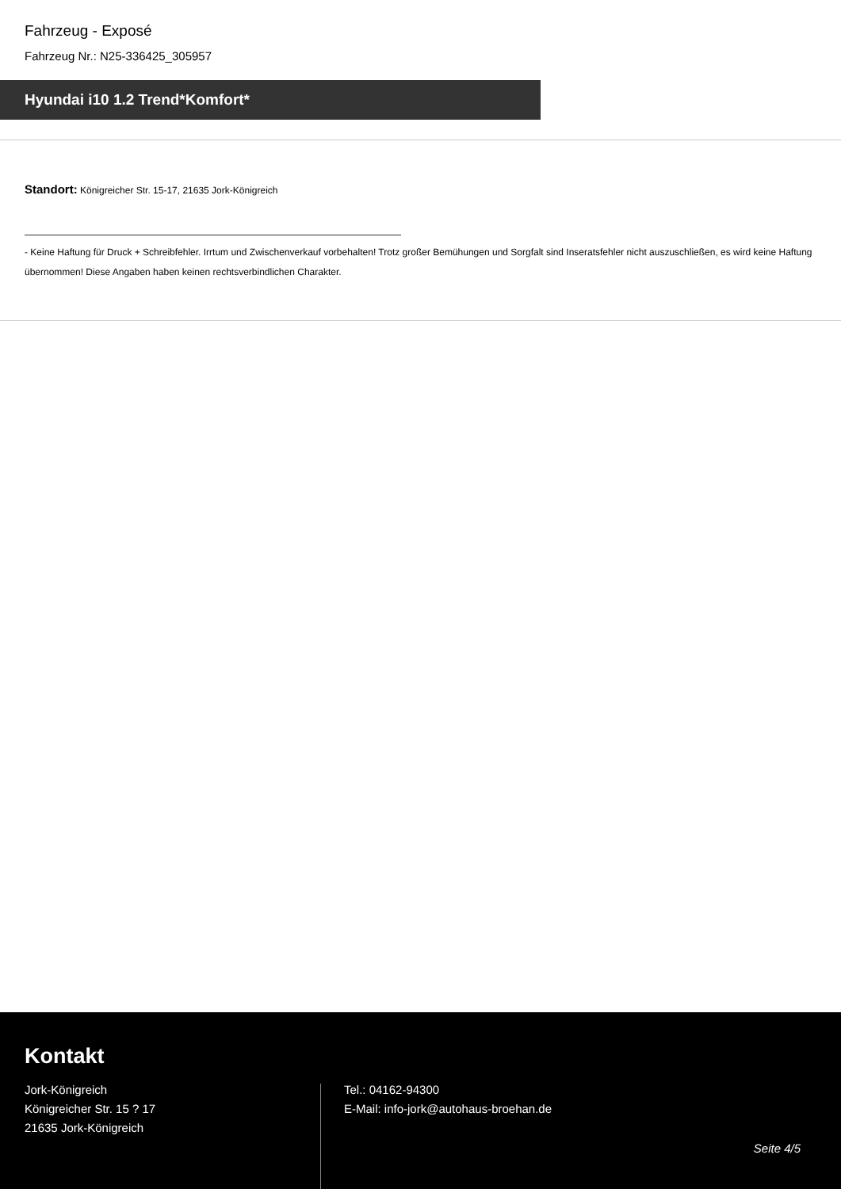Fahrzeug - Exposé
Fahrzeug Nr.: N25-336425_305957
Hyundai i10 1.2 Trend*Komfort*
Standort: Königreicher Str. 15-17, 21635 Jork-Königreich
- Keine Haftung für Druck + Schreibfehler. Irrtum und Zwischenverkauf vorbehalten! Trotz großer Bemühungen und Sorgfalt sind Inseratsfehler nicht auszuschließen, es wird keine Haftung übernommen! Diese Angaben haben keinen rechtsverbindlichen Charakter.
Kontakt
Jork-Königreich
Königreicher Str. 15 ? 17
21635 Jork-Königreich
Tel.: 04162-94300
E-Mail: info-jork@autohaus-broehan.de
Seite 4/5